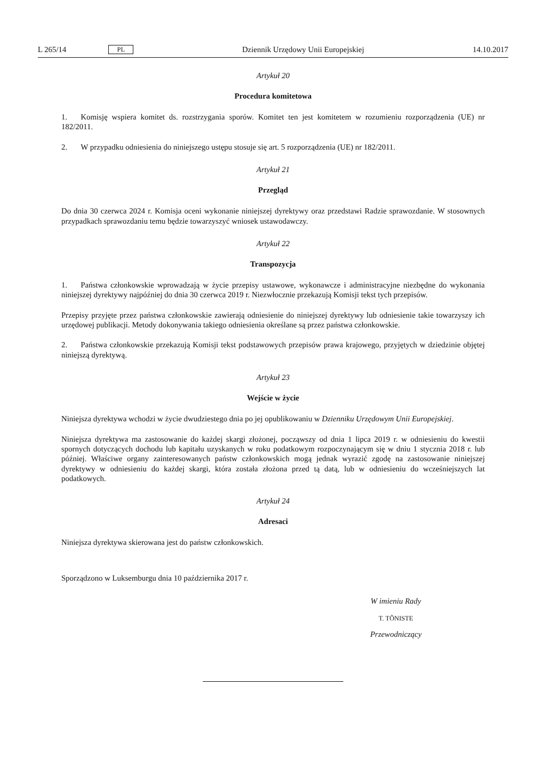L 265/14 PL Dziennik Urzędowy Unii Europejskiej 14.10.2017
Artykuł 20
Procedura komitetowa
1. Komisję wspiera komitet ds. rozstrzygania sporów. Komitet ten jest komitetem w rozumieniu rozporządzenia (UE) nr 182/2011.
2. W przypadku odniesienia do niniejszego ustępu stosuje się art. 5 rozporządzenia (UE) nr 182/2011.
Artykuł 21
Przegląd
Do dnia 30 czerwca 2024 r. Komisja oceni wykonanie niniejszej dyrektywy oraz przedstawi Radzie sprawozdanie. W stosownych przypadkach sprawozdaniu temu będzie towarzyszyć wniosek ustawodawczy.
Artykuł 22
Transpozycja
1. Państwa członkowskie wprowadzają w życie przepisy ustawowe, wykonawcze i administracyjne niezbędne do wykonania niniejszej dyrektywy najpóźniej do dnia 30 czerwca 2019 r. Niezwłocznie przekazują Komisji tekst tych przepisów.
Przepisy przyjęte przez państwa członkowskie zawierają odniesienie do niniejszej dyrektywy lub odniesienie takie towarzyszy ich urzędowej publikacji. Metody dokonywania takiego odniesienia określane są przez państwa członkowskie.
2. Państwa członkowskie przekazują Komisji tekst podstawowych przepisów prawa krajowego, przyjętych w dziedzinie objętej niniejszą dyrektywą.
Artykuł 23
Wejście w życie
Niniejsza dyrektywa wchodzi w życie dwudziestego dnia po jej opublikowaniu w Dzienniku Urzędowym Unii Europejskiej.
Niniejsza dyrektywa ma zastosowanie do każdej skargi złożonej, począwszy od dnia 1 lipca 2019 r. w odniesieniu do kwestii spornych dotyczących dochodu lub kapitału uzyskanych w roku podatkowym rozpoczynającym się w dniu 1 stycznia 2018 r. lub później. Właściwe organy zainteresowanych państw członkowskich mogą jednak wyrazić zgodę na zastosowanie niniejszej dyrektywy w odniesieniu do każdej skargi, która została złożona przed tą datą, lub w odniesieniu do wcześniejszych lat podatkowych.
Artykuł 24
Adresaci
Niniejsza dyrektywa skierowana jest do państw członkowskich.
Sporządzono w Luksemburgu dnia 10 października 2017 r.
W imieniu Rady
T. TÕNISTE
Przewodniczący